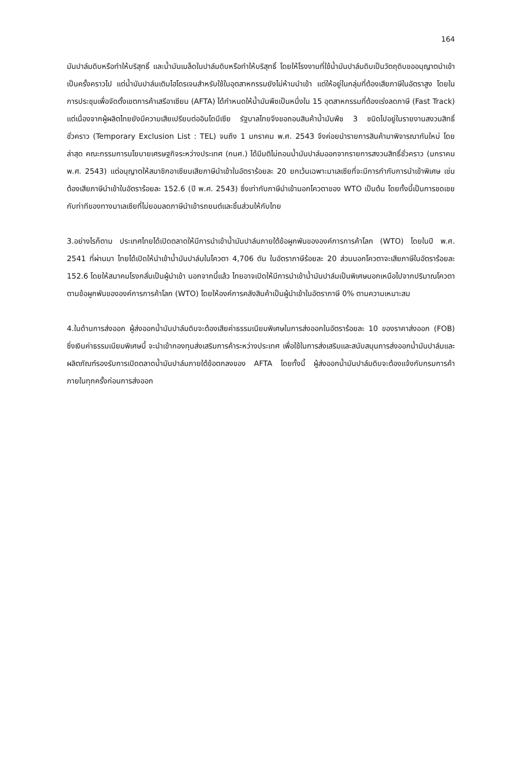164
มันปาล์มดิบหรือทำให้บริสุทธิ์ และน้ำมันเมล็ดในปาล์มดิบหรือทำให้บริสุทธิ์ โดยให้โรงงานที่ใช้น้ำมันปาล์มดิบเป็นวัตถุดิบขออนุญาตนำเข้าเป็นครั้งคราวไป แต่น้ำมันปาล์มเติมไฮโดรเจนสำหรับใช้ในอุตสาหกรรมยังไม่ห้ามนำเข้า แต่ให้อยู่ในกลุ่มที่ต้องเสียภาษีในอัตราสูง โดยในการประชุมเพื่อจัดตั้งเขตการค้าเสรีอาเซียน (AFTA) ได้กำหนดให้น้ำมันพืชเป็นหนึ่งใน 15 อุตสาหกรรมที่ต้องเร่งลดภาษี (Fast Track) แต่เนื่องจากผู้ผลิตไทยยังมีความเสียเปรียบต่ออินโดนีเซีย รัฐบาลไทยจึงขอถอนสินค้าน้ำมันพืช 3 ชนิดไปอยู่ในรายงานสงวนสิทธิ์ชั่วคราว (Temporary Exclusion List : TEL) จนถึง 1 มกราคม พ.ศ. 2543 จึงค่อยนำรายการสินค้ามาพิจารณากันใหม่ โดยล่าสุด คณะกรรมการนโยบายเศรษฐกิจระหว่างประเทศ (กนศ.) ได้มีมติไม่ถอนน้ำมันปาล์มออกจากรายการสงวนสิทธิ์ชั่วคราว (มกราคม พ.ศ. 2543) แต่อนุญาตให้สมาชิกอาเซียนเสียภาษีนำเข้าในอัตราร้อยละ 20 ยกเว้นเฉพาะมาเลเซียที่จะมีการกำกับการนำเข้าพิเศษ เช่น ต้องเสียภาษีนำเข้าในอัตราร้อยละ 152.6 (ปี พ.ศ. 2543) ซึ่งเท่ากับภาษีนำเข้านอกโควตาของ WTO เป็นต้น โดยทั้งนี้เป็นการชดเชยกับท่าทีของทางมาเลเซียที่ไม่ยอมลดภาษีนำเข้ารถยนต์และชิ้นส่วนให้กับไทย
3.อย่างไรก็ตาม ประเทศไทยได้เปิดตลาดให้มีการนำเข้าน้ำมันปาล์มภายใต้ข้อผูกพันขององค์การการค้าโลก (WTO) โดยในปี พ.ศ. 2541 ที่ผ่านมา ไทยได้เปิดให้นำเข้าน้ำมันปาล์มในโควตา 4,706 ตัน ในอัตราภาษีร้อยละ 20 ส่วนนอกโควตาจะเสียภาษีในอัตราร้อยละ 152.6 โดยให้สมาคมโรงกลั่นเป็นผู้นำเข้า นอกจากนี้แล้ว ไทยอาจเปิดให้มีการนำเข้าน้ำมันปาล์มเป็นพิเศษนอกเหนือไปจากปริมาณโควตาตามข้อผูกพันขององค์การการค้าโลก (WTO) โดยให้องค์การคลังสินค้าเป็นผู้นำเข้าในอัตราภาษี 0% ตามความเหมาะสม
4.ในด้านการส่งออก ผู้ส่งออกน้ำมันปาล์มดิบจะต้องเสียค่าธรรมเนียมพิเศษในการส่งออกในอัตราร้อยละ 10 ของราคาส่งออก (FOB) ซึ่งเงินค่าธรรมเนียมพิเศษนี้ จะนำเข้ากองทุนส่งเสริมการค้าระหว่างประเทศ เพื่อใช้ในการส่งเสริมและสนับสนุนการส่งออกน้ำมันปาล์มและผลิตภัณฑ์รองรับการเปิดตลาดน้ำมันปาล์มภายใต้ข้อตกลงของ AFTA โดยทั้งนี้ ผู้ส่งออกน้ำมันปาล์มดิบจะต้องแจ้งกับกรมการค้าภายในทุกครั้งก่อนการส่งออก